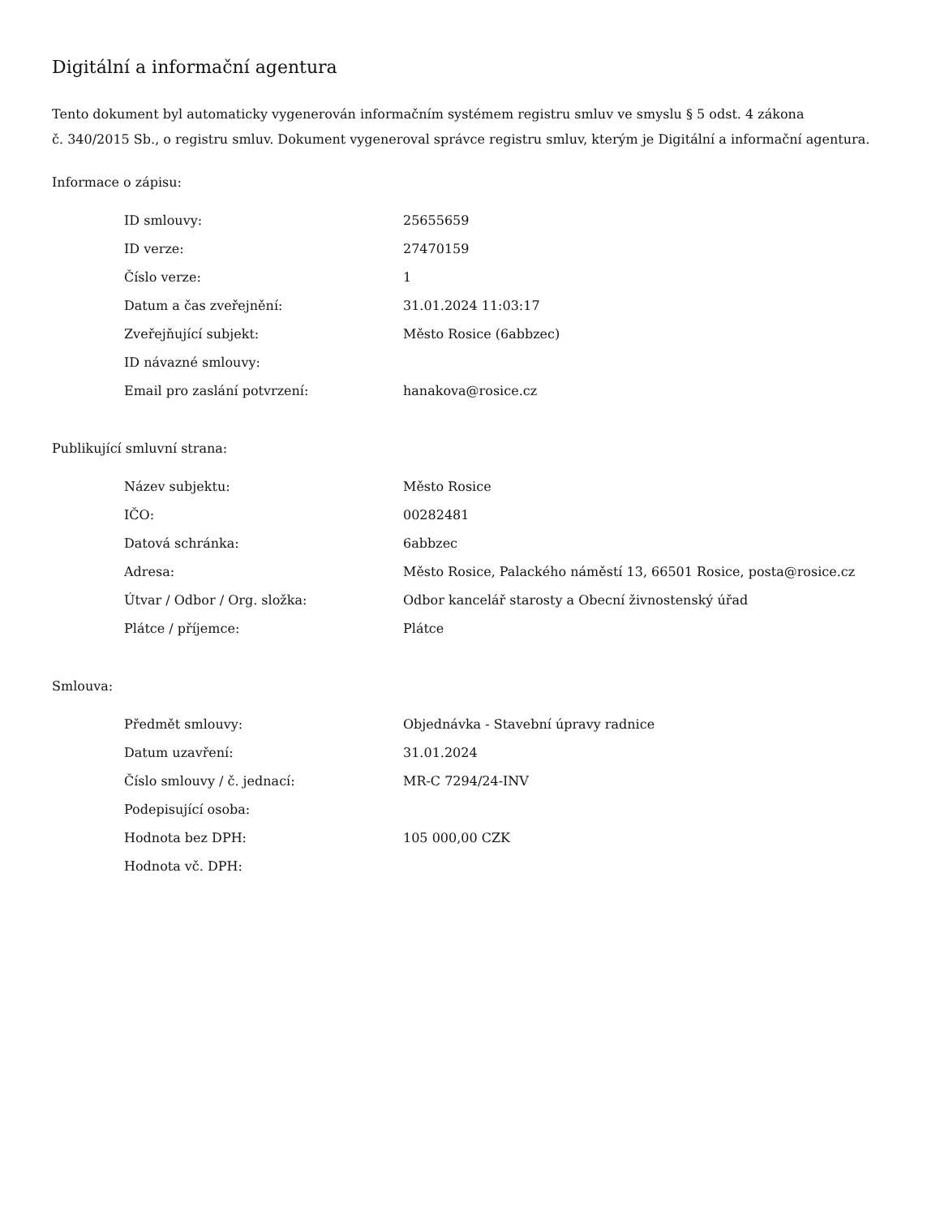Digitální a informační agentura
Tento dokument byl automaticky vygenerován informačním systémem registru smluv ve smyslu § 5 odst. 4 zákona
č. 340/2015 Sb., o registru smluv. Dokument vygeneroval správce registru smluv, kterým je Digitální a informační agentura.
Informace o zápisu:
| ID smlouvy: | 25655659 |
| ID verze: | 27470159 |
| Číslo verze: | 1 |
| Datum a čas zveřejnění: | 31.01.2024 11:03:17 |
| Zveřejňující subjekt: | Město Rosice (6abbzec) |
| ID návazné smlouvy: | |
| Email pro zaslání potvrzení: | hanakova@rosice.cz |
Publikující smluvní strana:
| Název subjektu: | Město Rosice |
| IČO: | 00282481 |
| Datová schránka: | 6abbzec |
| Adresa: | Město Rosice, Palackého náměstí 13, 66501 Rosice, posta@rosice.cz |
| Útvar / Odbor / Org. složka: | Odbor kancelář starosty a Obecní živnostenský úřad |
| Plátce / příjemce: | Plátce |
Smlouva:
| Předmět smlouvy: | Objednávka - Stavební úpravy radnice |
| Datum uzavření: | 31.01.2024 |
| Číslo smlouvy / č. jednací: | MR-C 7294/24-INV |
| Podepisující osoba: | |
| Hodnota bez DPH: | 105 000,00 CZK |
| Hodnota vč. DPH: | |